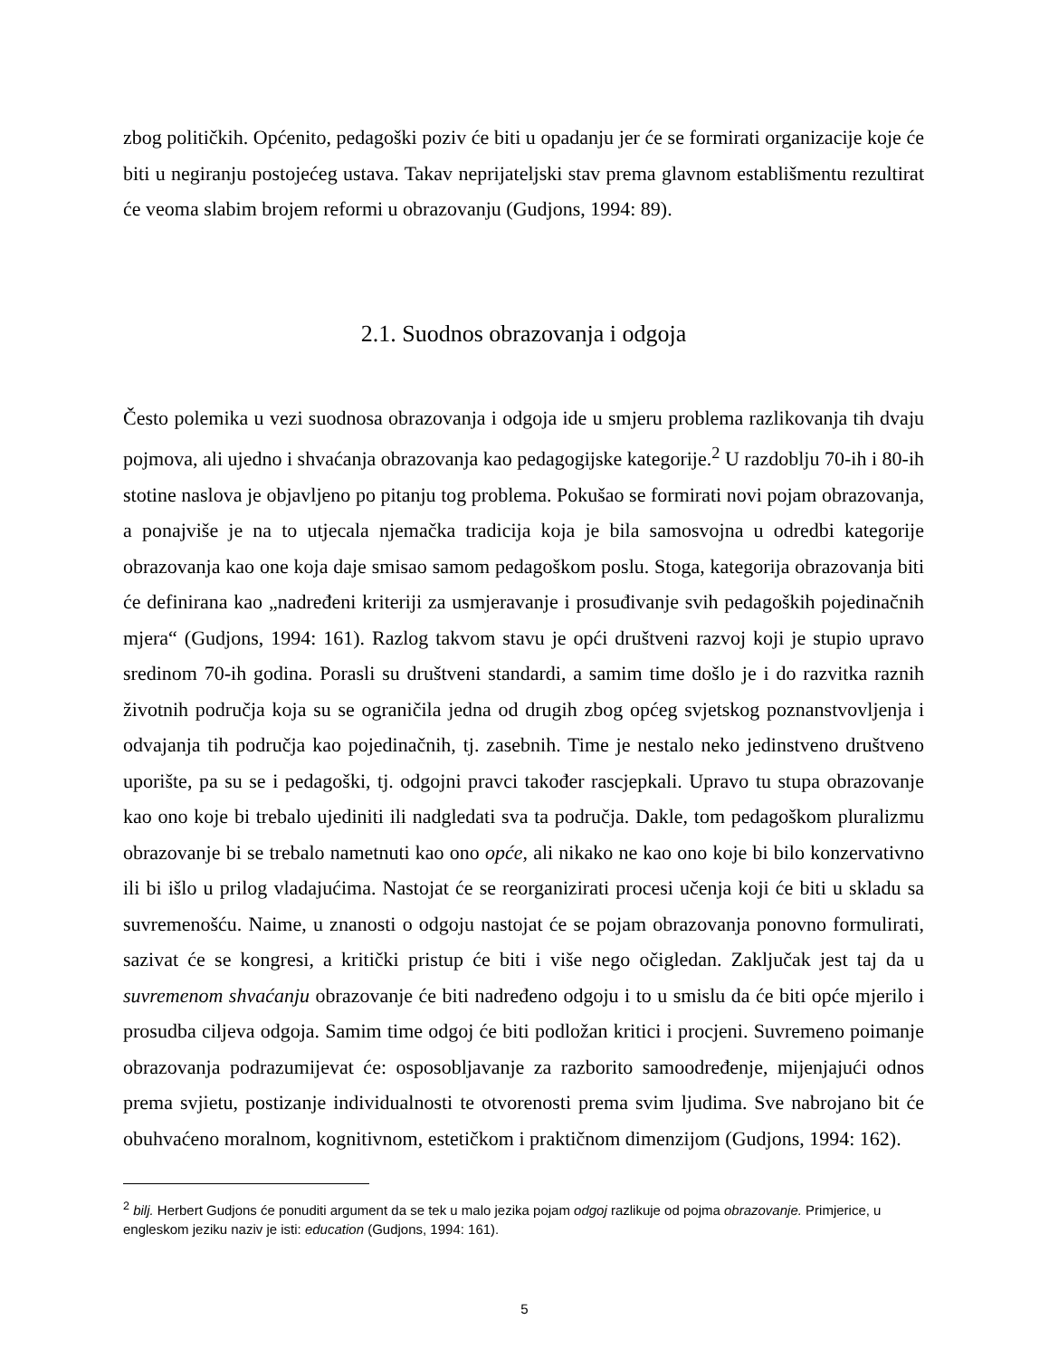zbog političkih. Općenito, pedagoški poziv će biti u opadanju jer će se formirati organizacije koje će biti u negiranju postojećeg ustava. Takav neprijateljski stav prema glavnom establišmentu rezultirat će veoma slabim brojem reformi u obrazovanju (Gudjons, 1994: 89).
2.1. Suodnos obrazovanja i odgoja
Često polemika u vezi suodnosa obrazovanja i odgoja ide u smjeru problema razlikovanja tih dvaju pojmova, ali ujedno i shvaćanja obrazovanja kao pedagogijske kategorije.<sup>2</sup> U razdoblju 70-ih i 80-ih stotine naslova je objavljeno po pitanju tog problema. Pokušao se formirati novi pojam obrazovanja, a ponajviše je na to utjecala njemačka tradicija koja je bila samosvojna u odredbi kategorije obrazovanja kao one koja daje smisao samom pedagoškom poslu. Stoga, kategorija obrazovanja biti će definirana kao „nadređeni kriteriji za usmjeravanje i prosuđivanje svih pedagoških pojedinačnih mjera“ (Gudjons, 1994: 161). Razlog takvom stavu je opći društveni razvoj koji je stupio upravo sredinom 70-ih godina. Porasli su društveni standardi, a samim time došlo je i do razvitka raznih životnih područja koja su se ograničila jedna od drugih zbog općeg svjetskog poznanstvovljenja i odvajanja tih područja kao pojedinačnih, tj. zasebnih. Time je nestalo neko jedinstveno društveno uporište, pa su se i pedagoški, tj. odgojni pravci također rascjepkali. Upravo tu stupa obrazovanje kao ono koje bi trebalo ujediniti ili nadgledati sva ta područja. Dakle, tom pedagoškom pluralizmu obrazovanje bi se trebalo nametnuti kao ono opće, ali nikako ne kao ono koje bi bilo konzervativno ili bi išlo u prilog vladajućima. Nastojat će se reorganizirati procesi učenja koji će biti u skladu sa suvremenošću. Naime, u znanosti o odgoju nastojat će se pojam obrazovanja ponovno formulirati, sazivat će se kongresi, a kritički pristup će biti i više nego očigledan. Zaključak jest taj da u suvremenom shvaćanju obrazovanje će biti nadređeno odgoju i to u smislu da će biti opće mjerilo i prosudba ciljeva odgoja. Samim time odgoj će biti podložan kritici i procjeni. Suvremeno poimanje obrazovanja podrazumijevat će: osposobljavanje za razborito samoodređenje, mijenjajući odnos prema svjietu, postizanje individualnosti te otvorenosti prema svim ljudima. Sve nabrojano bit će obuhvaćeno moralnom, kognitivnom, estetičkom i praktičnom dimenzijom (Gudjons, 1994: 162).
<sup>2</sup> bilj. Herbert Gudjons će ponuditi argument da se tek u malo jezika pojam odgoj razlikuje od pojma obrazovanje. Primjerice, u engleskom jeziku naziv je isti: education (Gudjons, 1994: 161).
5